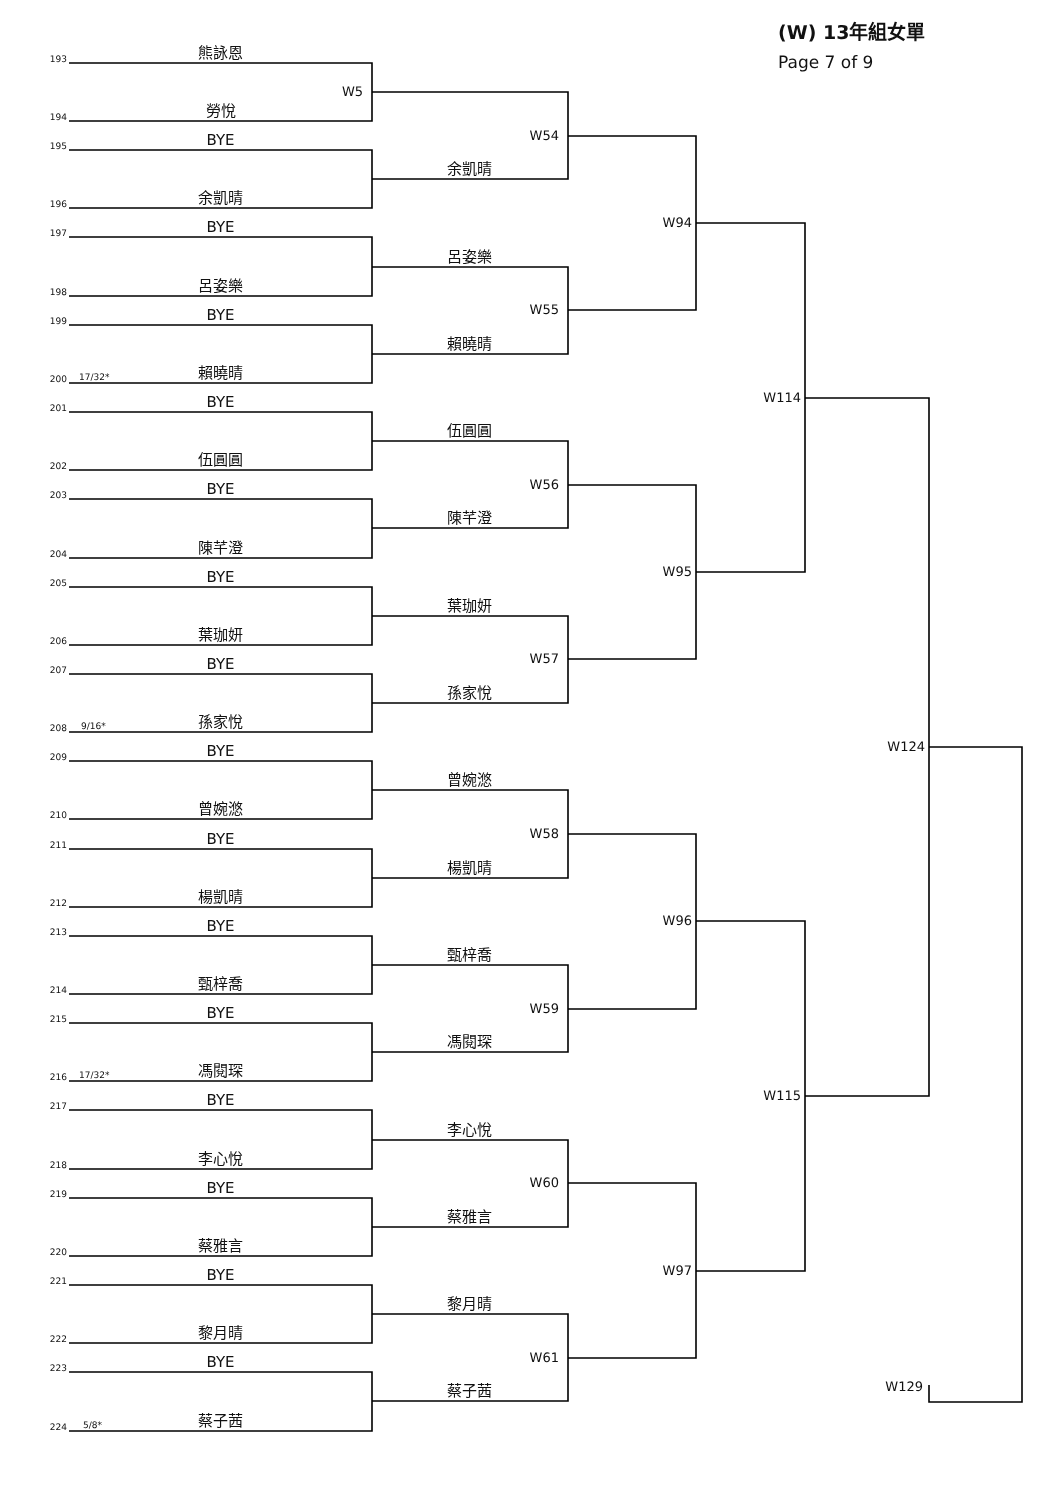(W) 13年組女單
Page 7 of 9
193
熊詠恩
W5
194
勞悅
W54
195
BYE
余凱晴
196
余凱晴
W94
197
BYE
呂姿樂
198
呂姿樂
W55
199
BYE
賴曉晴
200
17/32*
賴曉晴
W114
201
BYE
伍圓圓
202
伍圓圓
W56
203
BYE
陳芊澄
204
陳芊澄
W95
205
BYE
葉珈妍
206
葉珈妍
W57
207
BYE
孫家悅
208
9/16*
孫家悅
W124
209
BYE
曾婉滺
210
曾婉滺
W58
211
BYE
楊凱晴
212
楊凱晴
W96
213
BYE
甄梓喬
214
甄梓喬
W59
215
BYE
馮閱琛
216
17/32*
馮閱琛
W115
217
BYE
李心悅
218
李心悅
W60
219
BYE
蔡雅言
220
蔡雅言
W97
221
BYE
黎月晴
222
黎月晴
W61
223
BYE
W129
蔡子茜
224
5/8*
蔡子茜